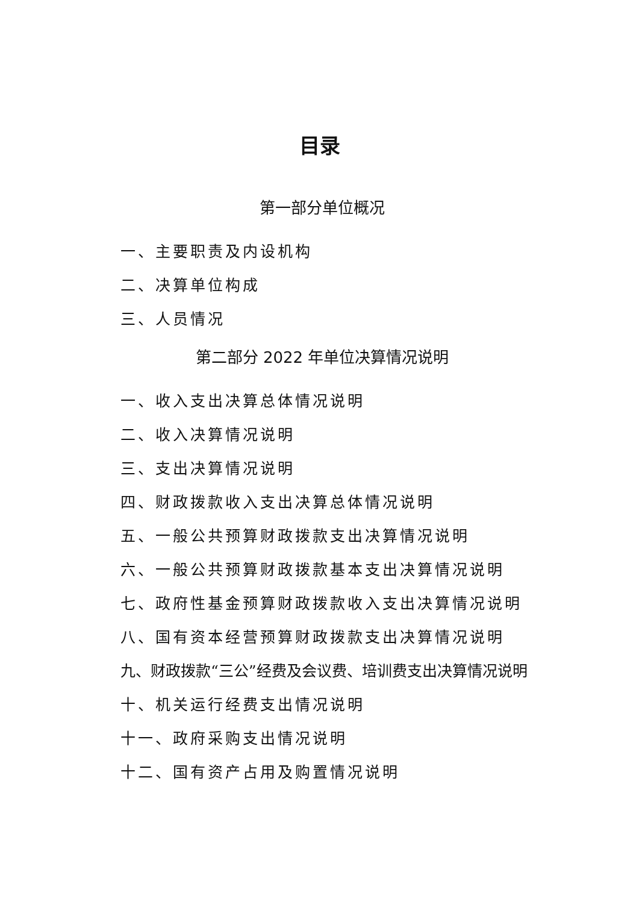目录
第一部分单位概况
一、主要职责及内设机构
二、决算单位构成
三、人员情况
第二部分 2022 年单位决算情况说明
一、收入支出决算总体情况说明
二、收入决算情况说明
三、支出决算情况说明
四、财政拨款收入支出决算总体情况说明
五、一般公共预算财政拨款支出决算情况说明
六、一般公共预算财政拨款基本支出决算情况说明
七、政府性基金预算财政拨款收入支出决算情况说明
八、国有资本经营预算财政拨款支出决算情况说明
九、财政拨款“三公”经费及会议费、培训费支出决算情况说明
十、机关运行经费支出情况说明
十一、政府采购支出情况说明
十二、国有资产占用及购置情况说明